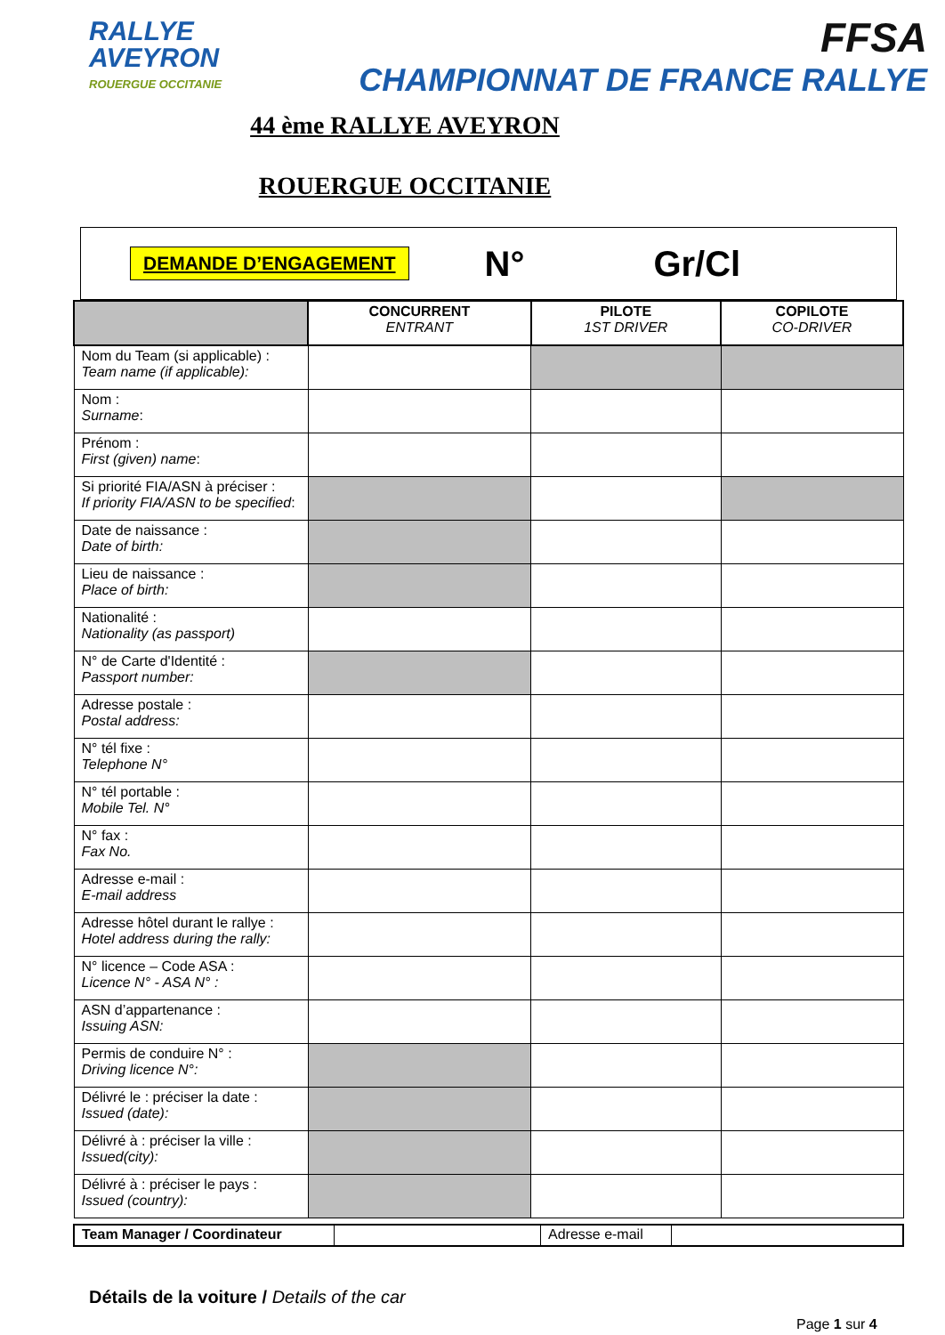RALLYE
AVEYRON
ROUERGUE OCCITANIE
FFSA
CHAMPIONNAT DE FRANCE RALLYE
44 ème RALLYE AVEYRON
ROUERGUE OCCITANIE
DEMANDE D’ENGAGEMENT N° Gr/Cl
| | CONCURRENT ENTRANT | PILOTE 1ST DRIVER | COPILOTE CO-DRIVER |
| --- | --- | --- | --- |
| Nom du Team (si applicable) : Team name (if applicable): | | | |
| Nom : Surname : | | | |
| Prénom : First (given) name : | | | |
| Si priorité FIA/ASN à préciser : If priority FIA/ASN to be specified : | | | |
| Date de naissance : Date of birth: | | | |
| Lieu de naissance : Place of birth: | | | |
| Nationalité : Nationality (as passport) | | | |
| N° de Carte d'Identité : Passport number: | | | |
| Adresse postale : Postal address: | | | |
| N° tél fixe : Telephone N° | | | |
| N° tél portable : Mobile Tel. N° | | | |
| N° fax : Fax No. | | | |
| Adresse e-mail : E-mail address | | | |
| Adresse hôtel durant le rallye : Hotel address during the rally: | | | |
| N° licence – Code ASA : Licence N° - ASA N° : | | | |
| ASN d’appartenance : Issuing ASN: | | | |
| Permis de conduire N° : Driving licence N°: | | | |
| Délivré le : préciser la date : Issued (date): | | | |
| Délivré à : préciser la ville : Issued(city): | | | |
| Délivré à : préciser le pays : Issued (country): | | | |
| Team Manager / Coordinateur | | Adresse e-mail | |
Détails de la voiture / Details of the car
Page 1 sur 4